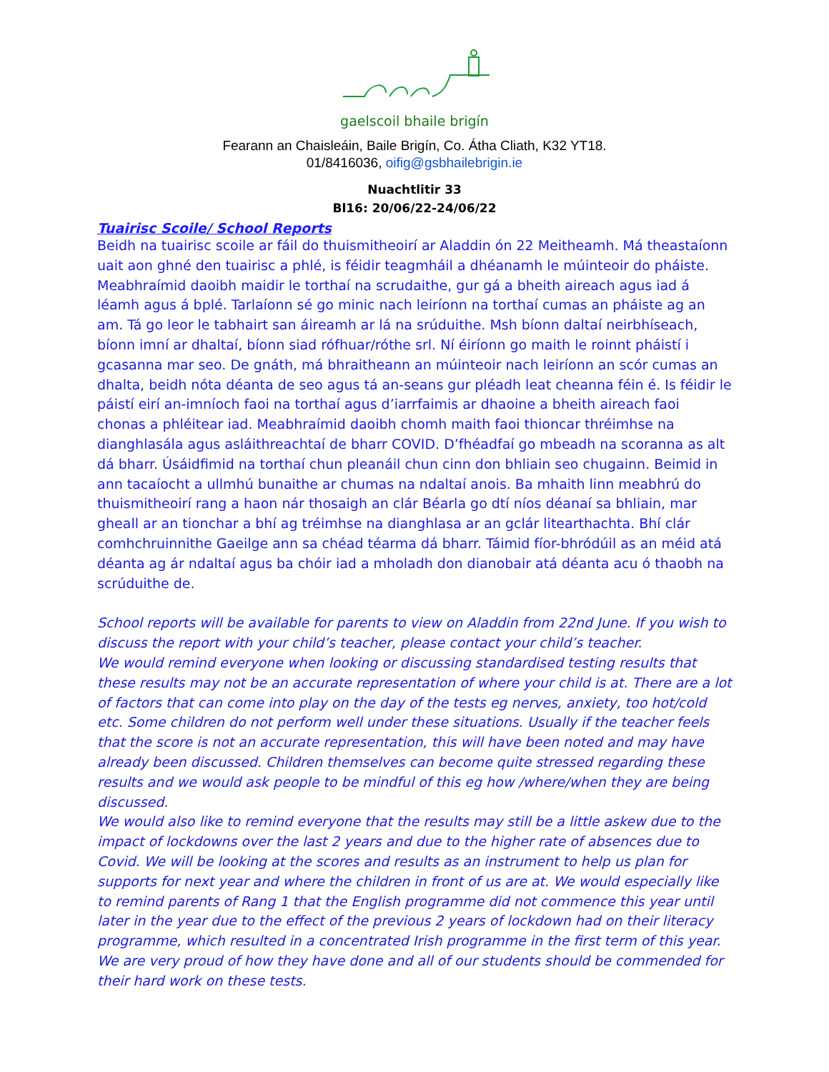gaelscoil bhaile brigín
Fearann an Chaisleáin, Baile Brigín, Co. Átha Cliath, K32 YT18.
01/8416036, oifig@gsbhailebrigin.ie
Nuachtlitir 33
Bl16: 20/06/22-24/06/22
Tuairisc Scoile/ School Reports
Beidh na tuairisc scoile ar fáil do thuismitheoirí ar Aladdin ón 22 Meitheamh. Má theastaíonn uait aon ghné den tuairisc a phlé, is féidir teagmháil a dhéanamh le múinteoir do pháiste. Meabhraímid daoibh maidir le torthaí na scrudaithe, gur gá a bheith aireach agus iad á léamh agus á bplé. Tarlaíonn sé go minic nach leiríonn na torthaí cumas an pháiste ag an am. Tá go leor le tabhairt san áireamh ar lá na srúduithe. Msh bíonn daltaí neirbhíseach, bíonn imní ar dhaltaí, bíonn siad rófhuar/róthe srl. Ní éiríonn go maith le roinnt pháistí i gcasanna mar seo. De gnáth, má bhraitheann an múinteoir nach leiríonn an scór cumas an dhalta, beidh nóta déanta de seo agus tá an-seans gur pléadh leat cheanna féin é. Is féidir le páistí eirí an-imníoch faoi na torthaí agus d’iarrfaimis ar dhaoine a bheith aireach faoi chonas a phléitear iad. Meabhraímid daoibh chomh maith faoi thioncar thréimhse na dianghlasála agus asláithreachtaí de bharr COVID. D’fhéadfaí go mbeadh na scoranna as alt dá bharr. Úsáidfimid na torthaí chun pleanáil chun cinn don bhliain seo chugainn. Beimid in ann tacaíocht a ullmhú bunaithe ar chumas na ndaltaí anois. Ba mhaith linn meabhrú do thuismitheoirí rang a haon nár thosaigh an clár Béarla go dtí níos déanaí sa bhliain, mar gheall ar an tionchar a bhí ag tréimhse na dianghlasa ar an gclár litearthachta. Bhí clár comhchruinnithe Gaeilge ann sa chéad téarma dá bharr. Táimid fíor-bhródúil as an méid atá déanta ag ár ndaltaí agus ba chóir iad a mholadh don dianobair atá déanta acu ó thaobh na scrúduithe de.
School reports will be available for parents to view on Aladdin from 22nd June. If you wish to discuss the report with your child’s teacher, please contact your child’s teacher.
We would remind everyone when looking or discussing standardised testing results that these results may not be an accurate representation of where your child is at. There are a lot of factors that can come into play on the day of the tests eg nerves, anxiety, too hot/cold etc. Some children do not perform well under these situations. Usually if the teacher feels that the score is not an accurate representation, this will have been noted and may have already been discussed. Children themselves can become quite stressed regarding these results and we would ask people to be mindful of this eg how /where/when they are being discussed.
We would also like to remind everyone that the results may still be a little askew due to the impact of lockdowns over the last 2 years and due to the higher rate of absences due to Covid. We will be looking at the scores and results as an instrument to help us plan for supports for next year and where the children in front of us are at. We would especially like to remind parents of Rang 1 that the English programme did not commence this year until later in the year due to the effect of the previous 2 years of lockdown had on their literacy programme, which resulted in a concentrated Irish programme in the first term of this year. We are very proud of how they have done and all of our students should be commended for their hard work on these tests.